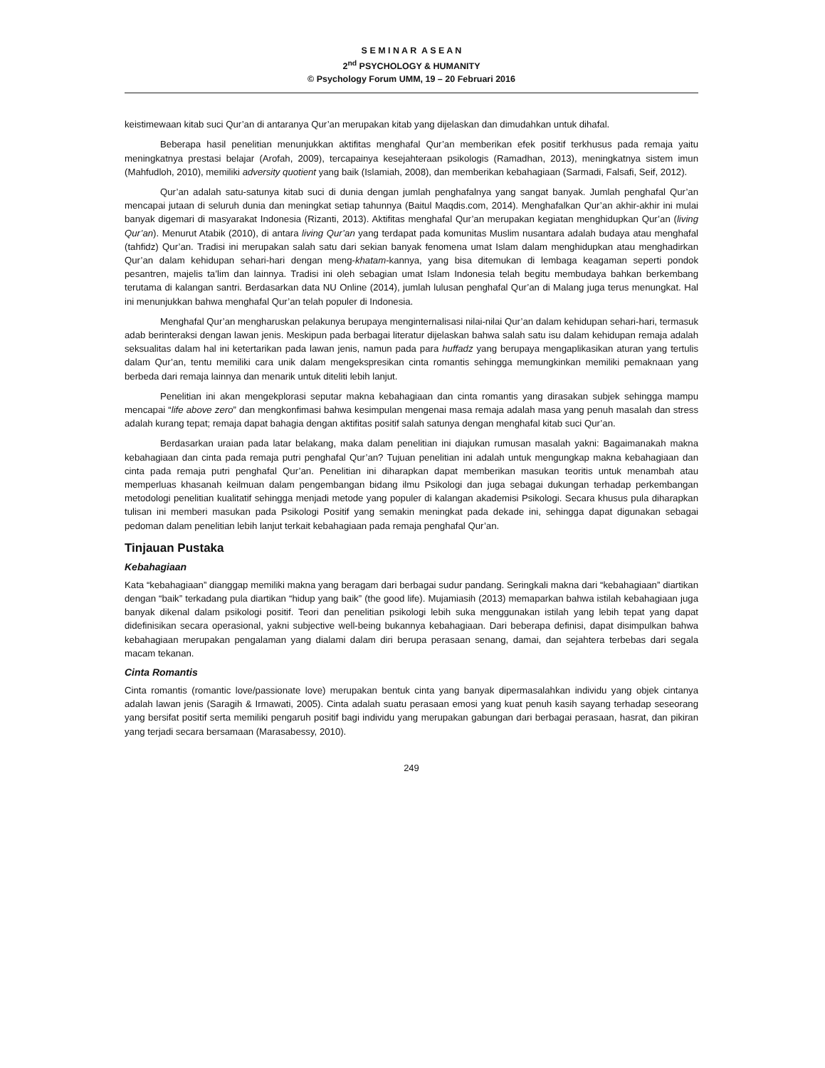S E M I N A R A S E A N
2<sup>nd</sup> PSYCHOLOGY & HUMANITY
© Psychology Forum UMM, 19 – 20 Februari 2016
keistimewaan kitab suci Qur’an di antaranya Qur’an merupakan kitab yang dijelaskan dan dimudahkan untuk dihafal.
Beberapa hasil penelitian menunjukkan aktifitas menghafal Qur’an memberikan efek positif terkhusus pada remaja yaitu meningkatnya prestasi belajar (Arofah, 2009), tercapainya kesejahteraan psikologis (Ramadhan, 2013), meningkatnya sistem imun (Mahfudloh, 2010), memiliki adversity quotient yang baik (Islamiah, 2008), dan memberikan kebahagiaan (Sarmadi, Falsafi, Seif, 2012).
Qur’an adalah satu-satunya kitab suci di dunia dengan jumlah penghafalnya yang sangat banyak. Jumlah penghafal Qur’an mencapai jutaan di seluruh dunia dan meningkat setiap tahunnya (Baitul Maqdis.com, 2014). Menghafalkan Qur’an akhir-akhir ini mulai banyak digemari di masyarakat Indonesia (Rizanti, 2013). Aktifitas menghafal Qur’an merupakan kegiatan menghidupkan Qur’an (living Qur’an). Menurut Atabik (2010), di antara living Qur’an yang terdapat pada komunitas Muslim nusantara adalah budaya atau menghafal (tahfidz) Qur’an. Tradisi ini merupakan salah satu dari sekian banyak fenomena umat Islam dalam menghidupkan atau menghadirkan Qur’an dalam kehidupan sehari-hari dengan meng-khatam-kannya, yang bisa ditemukan di lembaga keagaman seperti pondok pesantren, majelis ta’lim dan lainnya. Tradisi ini oleh sebagian umat Islam Indonesia telah begitu membudaya bahkan berkembang terutama di kalangan santri. Berdasarkan data NU Online (2014), jumlah lulusan penghafal Qur’an di Malang juga terus menungkat. Hal ini menunjukkan bahwa menghafal Qur’an telah populer di Indonesia.
Menghafal Qur’an mengharuskan pelakunya berupaya menginternalisasi nilai-nilai Qur’an dalam kehidupan sehari-hari, termasuk adab berinteraksi dengan lawan jenis. Meskipun pada berbagai literatur dijelaskan bahwa salah satu isu dalam kehidupan remaja adalah seksualitas dalam hal ini ketertarikan pada lawan jenis, namun pada para huffadz yang berupaya mengaplikasikan aturan yang tertulis dalam Qur’an, tentu memiliki cara unik dalam mengekspresikan cinta romantis sehingga memungkinkan memiliki pemaknaan yang berbeda dari remaja lainnya dan menarik untuk diteliti lebih lanjut.
Penelitian ini akan mengekplorasi seputar makna kebahagiaan dan cinta romantis yang dirasakan subjek sehingga mampu mencapai “life above zero” dan mengkonfimasi bahwa kesimpulan mengenai masa remaja adalah masa yang penuh masalah dan stress adalah kurang tepat; remaja dapat bahagia dengan aktifitas positif salah satunya dengan menghafal kitab suci Qur’an.
Berdasarkan uraian pada latar belakang, maka dalam penelitian ini diajukan rumusan masalah yakni: Bagaimanakah makna kebahagiaan dan cinta pada remaja putri penghafal Qur’an? Tujuan penelitian ini adalah untuk mengungkap makna kebahagiaan dan cinta pada remaja putri penghafal Qur’an. Penelitian ini diharapkan dapat memberikan masukan teoritis untuk menambah atau memperluas khasanah keilmuan dalam pengembangan bidang ilmu Psikologi dan juga sebagai dukungan terhadap perkembangan metodologi penelitian kualitatif sehingga menjadi metode yang populer di kalangan akademisi Psikologi. Secara khusus pula diharapkan tulisan ini memberi masukan pada Psikologi Positif yang semakin meningkat pada dekade ini, sehingga dapat digunakan sebagai pedoman dalam penelitian lebih lanjut terkait kebahagiaan pada remaja penghafal Qur’an.
Tinjauan Pustaka
Kebahagiaan
Kata “kebahagiaan” dianggap memiliki makna yang beragam dari berbagai sudur pandang. Seringkali makna dari “kebahagiaan” diartikan dengan “baik” terkadang pula diartikan “hidup yang baik” (the good life). Mujamiasih (2013) memaparkan bahwa istilah kebahagiaan juga banyak dikenal dalam psikologi positif. Teori dan penelitian psikologi lebih suka menggunakan istilah yang lebih tepat yang dapat didefinisikan secara operasional, yakni subjective well-being bukannya kebahagiaan. Dari beberapa definisi, dapat disimpulkan bahwa kebahagiaan merupakan pengalaman yang dialami dalam diri berupa perasaan senang, damai, dan sejahtera terbebas dari segala macam tekanan.
Cinta Romantis
Cinta romantis (romantic love/passionate love) merupakan bentuk cinta yang banyak dipermasalahkan individu yang objek cintanya adalah lawan jenis (Saragih & Irmawati, 2005). Cinta adalah suatu perasaan emosi yang kuat penuh kasih sayang terhadap seseorang yang bersifat positif serta memiliki pengaruh positif bagi individu yang merupakan gabungan dari berbagai perasaan, hasrat, dan pikiran yang terjadi secara bersamaan (Marasabessy, 2010).
249